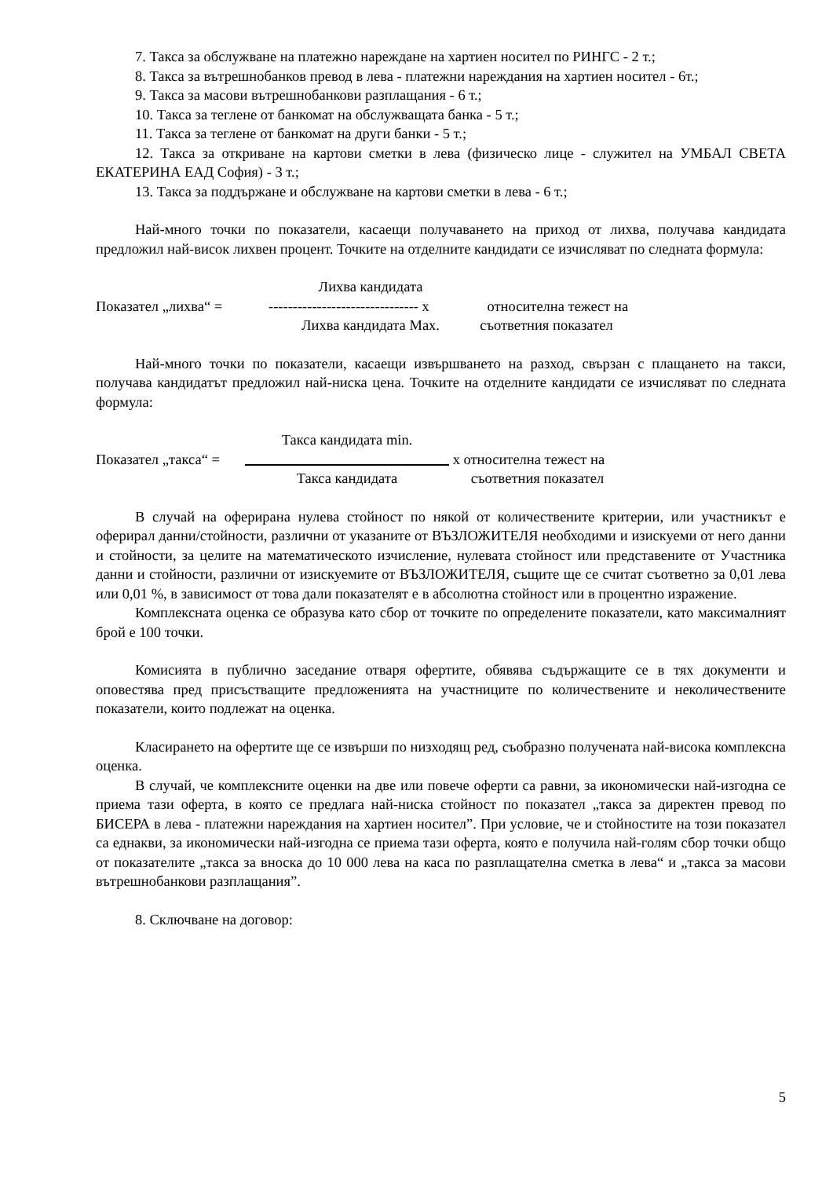7. Такса за обслужване на платежно нареждане на хартиен носител по РИНГС - 2 т.;
8. Такса за вътрешнобанков превод в лева - платежни нареждания на хартиен носител - 6т.;
9. Такса за масови вътрешнобанкови разплащания - 6 т.;
10. Такса за теглене от банкомат на обслужващата банка - 5 т.;
11. Такса за теглене от банкомат на други банки - 5 т.;
12. Такса за откриване на картови сметки в лева (физическо лице - служител на УМБАЛ СВЕТА ЕКАТЕРИНА ЕАД София) - 3 т.;
13. Такса за поддържане и обслужване на картови сметки в лева - 6 т.;
Най-много точки по показатели, касаещи получаването на приход от лихва, получава кандидата предложил най-висок лихвен процент. Точките на отделните кандидати се изчисляват по следната формула:
Лихва кандидата
Показател „лихва“ =
------------------------------- x
относителна тежест на
Лихва кандидата Max.
съответния показател
Най-много точки по показатели, касаещи извършването на разход, свързан с плащането на такси, получава кандидатът предложил най-ниска цена. Точките на отделните кандидати се изчисляват по следната формула:
Такса кандидата min.
Показател „такса“ =
x относителна тежест на
Такса кандидата
съответния показател
В случай на оферирана нулева стойност по някой от количествените критерии, или участникът е оферирал данни/стойности, различни от указаните от ВЪЗЛОЖИТЕЛЯ необходими и изискуеми от него данни и стойности, за целите на математическото изчисление, нулевата стойност или представените от Участника данни и стойности, различни от изискуемите от ВЪЗЛОЖИТЕЛЯ, същите ще се считат съответно за 0,01 лева или 0,01 %, в зависимост от това дали показателят е в абсолютна стойност или в процентно изражение.
Комплексната оценка се образува като сбор от точките по определените показатели, като максималният брой е 100 точки.
Комисията в публично заседание отваря офертите, обявява съдържащите се в тях документи и оповестява пред присъстващите предложенията на участниците по количествените и неколичествените показатели, които подлежат на оценка.
Класирането на офертите ще се извърши по низходящ ред, съобразно получената най-висока комплексна оценка.
В случай, че комплексните оценки на две или повече оферти са равни, за икономически най-изгодна се приема тази оферта, в която се предлага най-ниска стойност по показател „такса за директен превод по БИСЕРА в лева - платежни нареждания на хартиен носител”. При условие, че и стойностите на този показател са еднакви, за икономически най-изгодна се приема тази оферта, която е получила най-голям сбор точки общо от показателите „такса за вноска до 10 000 лева на каса по разплащателна сметка в лева“ и „такса за масови вътрешнобанкови разплащания”.
8. Сключване на договор:
5